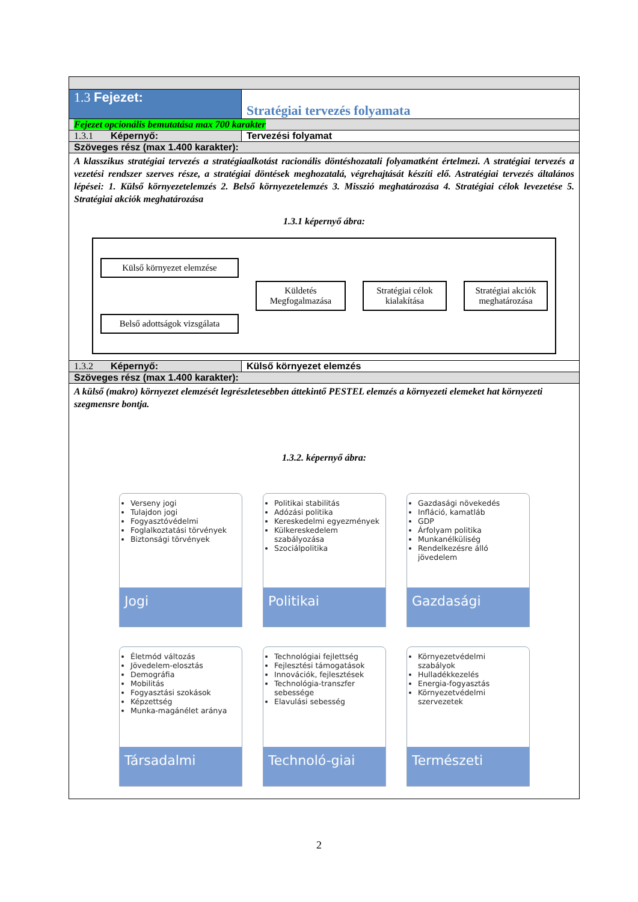| 1.3 Fejezet: | Stratégiai tervezés folyamata |
| Fejezet opcionális bemutatása max 700 karakter | |
| 1.3.1 Képernyő: | Tervezési folyamat |
| Szöveges rész (max 1.400 karakter): | |
| A klasszikus stratégiai tervezés a stratégiaalkotást racionális döntéshozatali folyamatként értelmezi. A stratégiai tervezés a vezetési rendszer szerves része, a stratégiai döntések meghozatalá, végrehajtását készíti elő. Astratégiai tervezés általános lépései: 1. Külső környezetelemzés 2. Belső környezetelemzés 3. Misszió meghatározása 4. Stratégiai célok levezetése 5. Stratégiai akciók meghatározása 1.3.1 képernyő ábra: Külső környezet elemzése Belső adottságok vizsgálata Küldetés Megfogalmazása Stratégiai célok kialakítása Stratégiai akciók meghatározása | |
| 1.3.2 Képernyő: | Külső környezet elemzés |
| Szöveges rész (max 1.400 karakter): | |
| A külső (makro) környezet elemzését legrészletesebben áttekintő PESTEL elemzés a környezeti elemeket hat környezeti szegmensre bontja. 1.3.2. képernyő ábra: Verseny jogi Tulajdon jogi Fogyasztóvédelmi Foglalkoztatási törvények Biztonsági törvények Jogi Politikai stabilitás Adózási politika Kereskedelmi egyezmények Külkereskedelem szabályozása Szociálpolitika Politikai Gazdasági növekedés Infláció, kamatláb GDP Árfolyam politika Munkanélküliség Rendelkezésre álló jövedelem Gazdasági Életmód változás Jövedelem-elosztás Demográfia Mobilitás Fogyasztási szokások Képzettség Munka-magánélet aránya Társadalmi Technológiai fejlettség Fejlesztési támogatások Innovációk, fejlesztések Technológia-transzfer sebessége Elavulási sebesség Technoló-giai Környezetvédelmi szabályok Hulladékkezelés Energia-fogyasztás Környezetvédelmi szervezetek Természeti | |
2